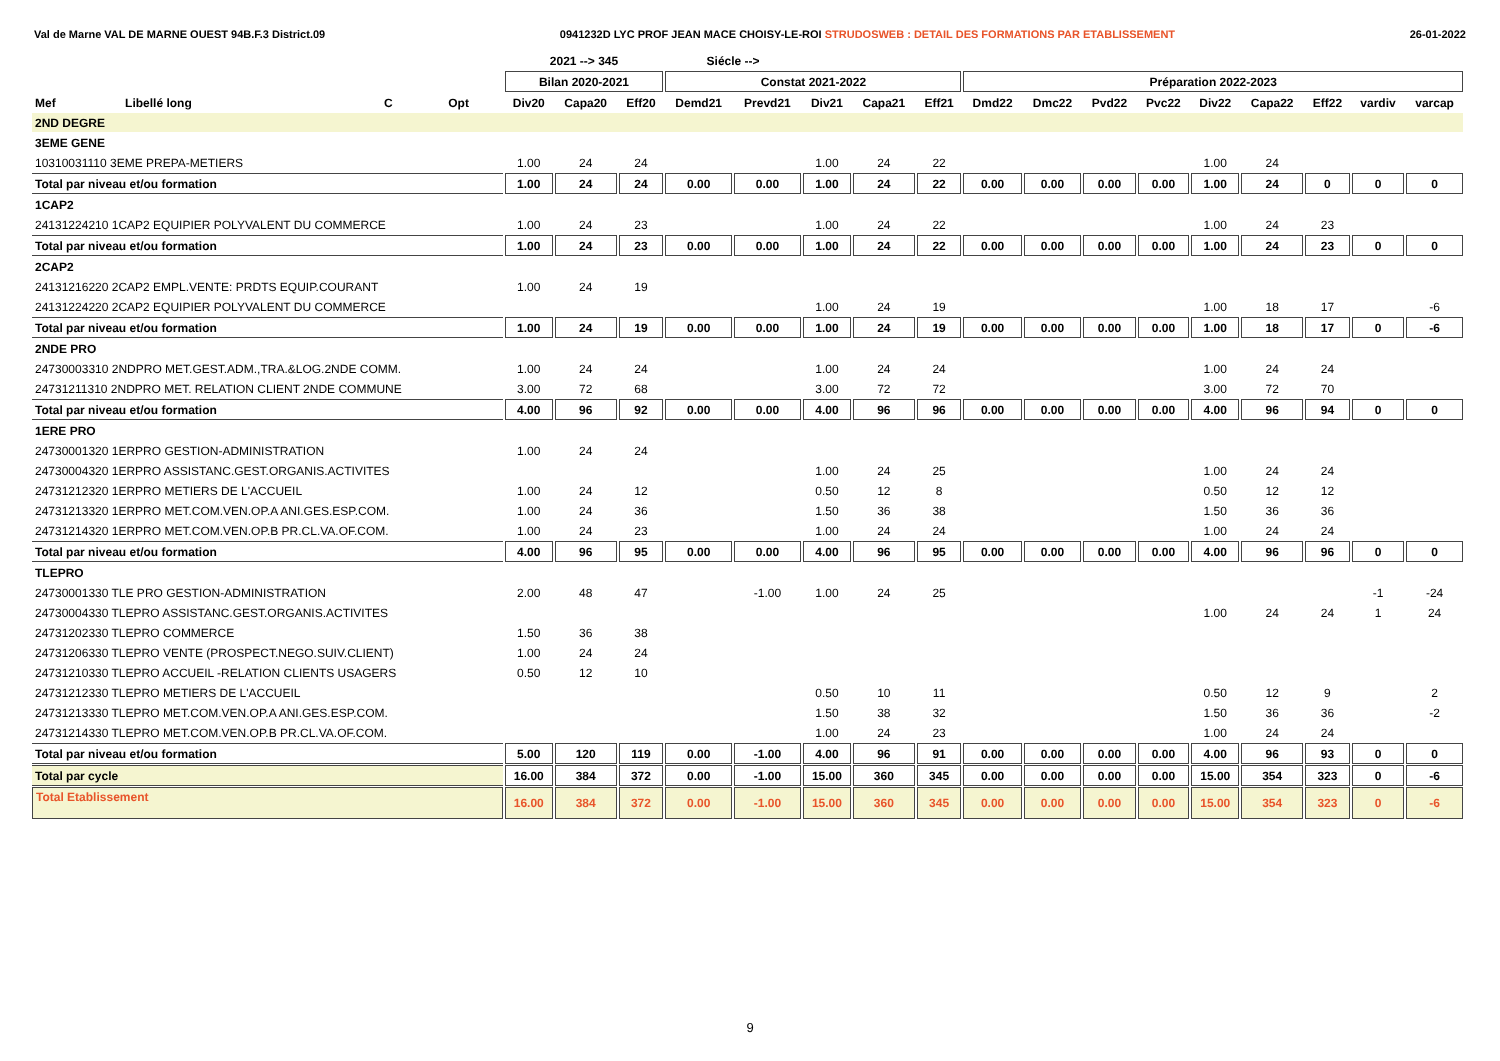Val de Marne VAL DE MARNE OUEST 94B.F.3 District.09 0941232D LYC PROF JEAN MACE CHOISY-LE-ROI STRUDOSWEB : DETAIL DES FORMATIONS PAR ETABLISSEMENT 26-01-2022
| | | | | 2021 --> 345 | | | Siécle --> | | | | | | | | | | | | | |
| --- | --- | --- | --- | --- | --- | --- | --- | --- | --- | --- | --- | --- | --- | --- | --- | --- | --- | --- | --- | --- |
| | | | | Bilan 2020-2021 | | | Constat 2021-2022 | | | | | Préparation 2022-2023 | | | | | | | | |
| Mef | Libellé long | C | Opt | Div20 | Capa20 | Eff20 | Demd21 | Prevd21 | Div21 | Capa21 | Eff21 | Dmd22 | Dmc22 | Pvd22 | Pvc22 | Div22 | Capa22 | Eff22 | vardiv | varcap |
| 2ND DEGRE | | | | | | | | | | | | | | | | | | | | |
| 3EME GENE | | | | | | | | | | | | | | | | | | | | |
| 10310031110 3EME PREPA-METIERS | | | | 1.00 | 24 | 24 | | | 1.00 | 24 | 22 | | | | | 1.00 | 24 | | | |
| Total par niveau et/ou formation | | | | 1.00 | 24 | 24 | 0.00 | 0.00 | 1.00 | 24 | 22 | 0.00 | 0.00 | 0.00 | 0.00 | 1.00 | 24 | 0 | 0 | 0 |
| 1CAP2 | | | | | | | | | | | | | | | | | | | | |
| 24131224210 1CAP2 EQUIPIER POLYVALENT DU COMMERCE | | | | 1.00 | 24 | 23 | | | 1.00 | 24 | 22 | | | | | 1.00 | 24 | 23 | | |
| Total par niveau et/ou formation | | | | 1.00 | 24 | 23 | 0.00 | 0.00 | 1.00 | 24 | 22 | 0.00 | 0.00 | 0.00 | 0.00 | 1.00 | 24 | 23 | 0 | 0 |
| 2CAP2 | | | | | | | | | | | | | | | | | | | | |
| 24131216220 2CAP2 EMPL.VENTE: PRDTS EQUIP.COURANT | | | | 1.00 | 24 | 19 | | | | | | | | | | | | | | |
| 24131224220 2CAP2 EQUIPIER POLYVALENT DU COMMERCE | | | | | | | | | 1.00 | 24 | 19 | | | | | 1.00 | 18 | 17 | | -6 |
| Total par niveau et/ou formation | | | | 1.00 | 24 | 19 | 0.00 | 0.00 | 1.00 | 24 | 19 | 0.00 | 0.00 | 0.00 | 0.00 | 1.00 | 18 | 17 | 0 | -6 |
| 2NDE PRO | | | | | | | | | | | | | | | | | | | | |
| 24730003310 2NDPRO MET.GEST.ADM.,TRA.&LOG.2NDE COMM. | | | | 1.00 | 24 | 24 | | | 1.00 | 24 | 24 | | | | | 1.00 | 24 | 24 | | |
| 24731211310 2NDPRO MET. RELATION CLIENT 2NDE COMMUNE | | | | 3.00 | 72 | 68 | | | 3.00 | 72 | 72 | | | | | 3.00 | 72 | 70 | | |
| Total par niveau et/ou formation | | | | 4.00 | 96 | 92 | 0.00 | 0.00 | 4.00 | 96 | 96 | 0.00 | 0.00 | 0.00 | 0.00 | 4.00 | 96 | 94 | 0 | 0 |
| 1ERE PRO | | | | | | | | | | | | | | | | | | | | |
| 24730001320 1ERPRO GESTION-ADMINISTRATION | | | | 1.00 | 24 | 24 | | | | | | | | | | | | | | |
| 24730004320 1ERPRO ASSISTANC.GEST.ORGANIS.ACTIVITES | | | | | | | | | 1.00 | 24 | 25 | | | | | 1.00 | 24 | 24 | | |
| 24731212320 1ERPRO METIERS DE L'ACCUEIL | | | | 1.00 | 24 | 12 | | | 0.50 | 12 | 8 | | | | | 0.50 | 12 | 12 | | |
| 24731213320 1ERPRO MET.COM.VEN.OP.A ANI.GES.ESP.COM. | | | | 1.00 | 24 | 36 | | | 1.50 | 36 | 38 | | | | | 1.50 | 36 | 36 | | |
| 24731214320 1ERPRO MET.COM.VEN.OP.B PR.CL.VA.OF.COM. | | | | 1.00 | 24 | 23 | | | 1.00 | 24 | 24 | | | | | 1.00 | 24 | 24 | | |
| Total par niveau et/ou formation | | | | 4.00 | 96 | 95 | 0.00 | 0.00 | 4.00 | 96 | 95 | 0.00 | 0.00 | 0.00 | 0.00 | 4.00 | 96 | 96 | 0 | 0 |
| TLEPRO | | | | | | | | | | | | | | | | | | | | |
| 24730001330 TLE PRO GESTION-ADMINISTRATION | | | | 2.00 | 48 | 47 | | -1.00 | 1.00 | 24 | 25 | | | | | | | | -1 | -24 |
| 24730004330 TLEPRO ASSISTANC.GEST.ORGANIS.ACTIVITES | | | | | | | | | | | | | | | | 1.00 | 24 | 24 | 1 | 24 |
| 24731202330 TLEPRO COMMERCE | | | | 1.50 | 36 | 38 | | | | | | | | | | | | | | |
| 24731206330 TLEPRO VENTE (PROSPECT.NEGO.SUIV.CLIENT) | | | | 1.00 | 24 | 24 | | | | | | | | | | | | | | |
| 24731210330 TLEPRO ACCUEIL -RELATION CLIENTS USAGERS | | | | 0.50 | 12 | 10 | | | | | | | | | | | | | | |
| 24731212330 TLEPRO METIERS DE L'ACCUEIL | | | | | | | | | 0.50 | 10 | 11 | | | | | 0.50 | 12 | 9 | | 2 |
| 24731213330 TLEPRO MET.COM.VEN.OP.A ANI.GES.ESP.COM. | | | | | | | | | 1.50 | 38 | 32 | | | | | 1.50 | 36 | 36 | | -2 |
| 24731214330 TLEPRO MET.COM.VEN.OP.B PR.CL.VA.OF.COM. | | | | | | | | | 1.00 | 24 | 23 | | | | | 1.00 | 24 | 24 | | |
| Total par niveau et/ou formation | | | | 5.00 | 120 | 119 | 0.00 | -1.00 | 4.00 | 96 | 91 | 0.00 | 0.00 | 0.00 | 0.00 | 4.00 | 96 | 93 | 0 | 0 |
| Total par cycle | | | | 16.00 | 384 | 372 | 0.00 | -1.00 | 15.00 | 360 | 345 | 0.00 | 0.00 | 0.00 | 0.00 | 15.00 | 354 | 323 | 0 | -6 |
| Total Etablissement | | | | 16.00 | 384 | 372 | 0.00 | -1.00 | 15.00 | 360 | 345 | 0.00 | 0.00 | 0.00 | 0.00 | 15.00 | 354 | 323 | 0 | -6 |
9